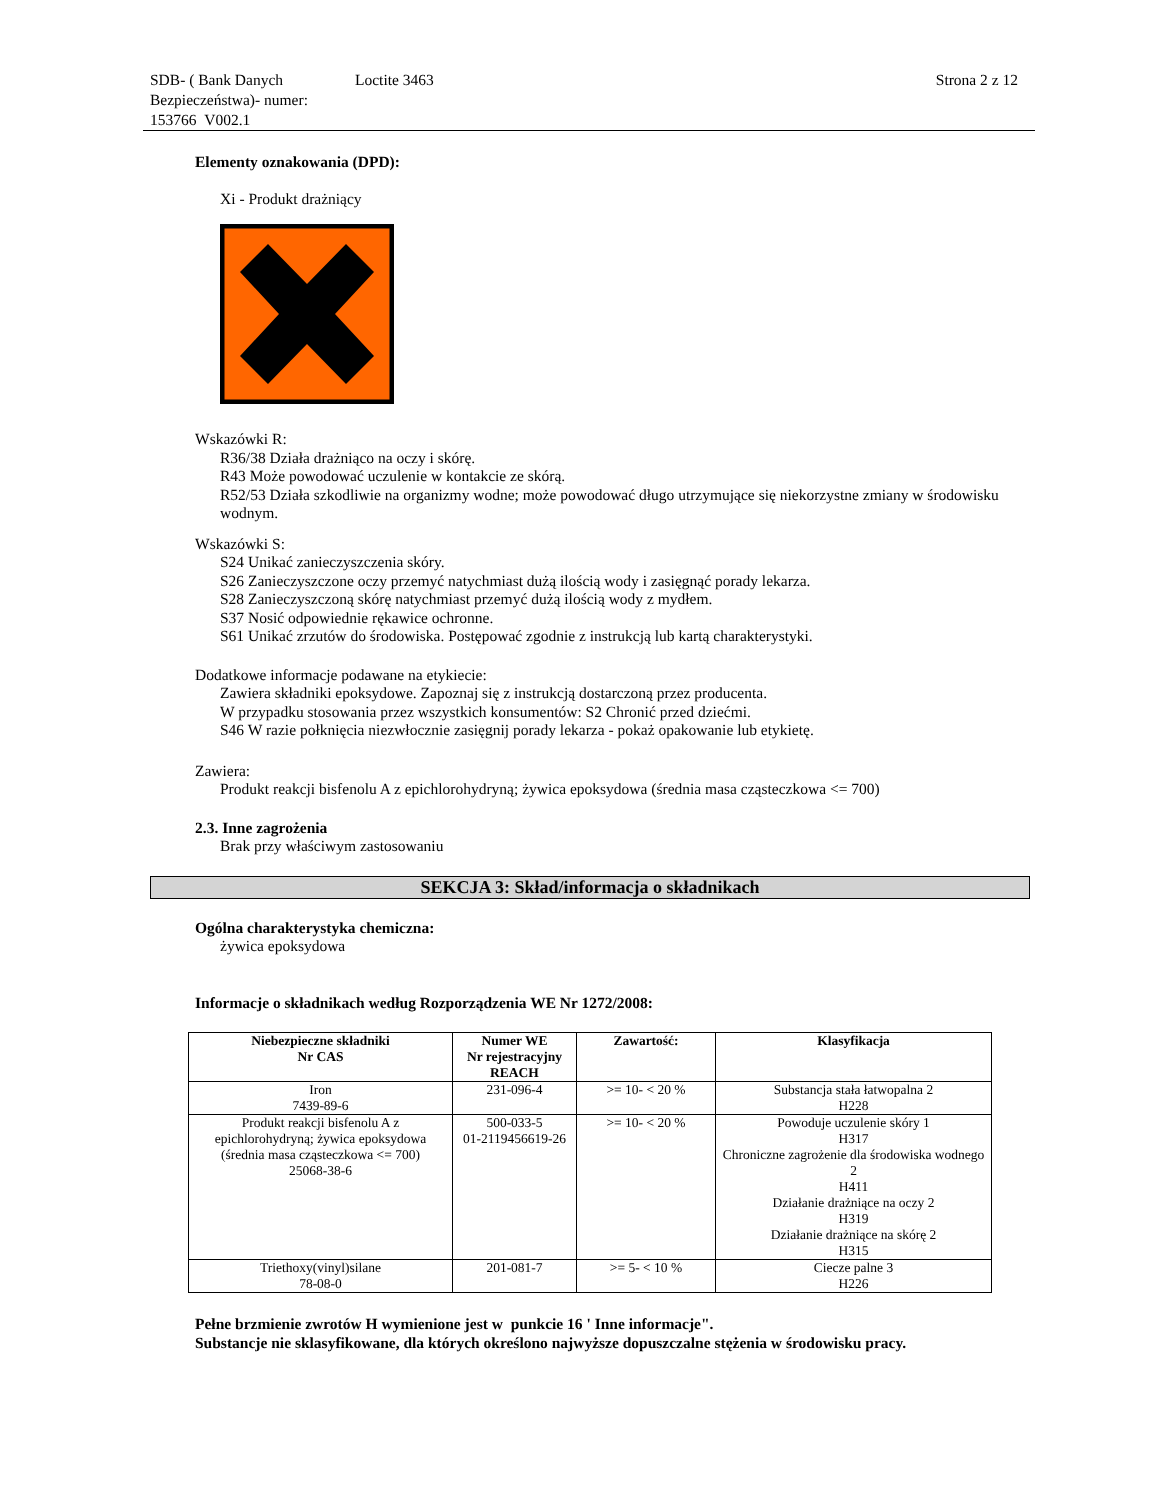SDB- ( Bank Danych Bezpieczeństwa)- numer: 153766 V002.1
Loctite 3463 Strona 2 z 12
Elementy oznakowania (DPD):
Xi - Produkt drażniący
Wskazówki R:
R36/38 Działa drażniąco na oczy i skórę.
R43 Może powodować uczulenie w kontakcie ze skórą.
R52/53 Działa szkodliwie na organizmy wodne; może powodować długo utrzymujące się niekorzystne zmiany w środowisku wodnym.
Wskazówki S:
S24 Unikać zanieczyszczenia skóry.
S26 Zanieczyszczone oczy przemyć natychmiast dużą ilością wody i zasięgnąć porady lekarza.
S28 Zanieczyszczoną skórę natychmiast przemyć dużą ilością wody z mydłem.
S37 Nosić odpowiednie rękawice ochronne.
S61 Unikać zrzutów do środowiska. Postępować zgodnie z instrukcją lub kartą charakterystyki.
Dodatkowe informacje podawane na etykiecie:
Zawiera składniki epoksydowe. Zapoznaj się z instrukcją dostarczoną przez producenta.
W przypadku stosowania przez wszystkich konsumentów: S2 Chronić przed dziećmi.
S46 W razie połknięcia niezwłocznie zasięgnij porady lekarza - pokaż opakowanie lub etykietę.
Zawiera:
Produkt reakcji bisfenolu A z epichlorohydryną; żywica epoksydowa (średnia masa cząsteczkowa <= 700)
2.3. Inne zagrożenia
Brak przy właściwym zastosowaniu
SEKCJA 3: Skład/informacja o składnikach
Ogólna charakterystyka chemiczna:
żywica epoksydowa
Informacje o składnikach według Rozporządzenia WE Nr 1272/2008:
| Niebezpieczne składniki Nr CAS | Numer WE Nr rejestracyjny REACH | Zawartość: | Klasyfikacja |
| --- | --- | --- | --- |
| Iron 7439-89-6 | 231-096-4 | >= 10- < 20 % | Substancja stała łatwopalna 2 H228 |
| Produkt reakcji bisfenolu A z epichlorohydryną; żywica epoksydowa (średnia masa cząsteczkowa <= 700) 25068-38-6 | 500-033-5 01-2119456619-26 | >= 10- < 20 % | Powoduje uczulenie skóry 1 H317 Chroniczne zagrożenie dla środowiska wodnego 2 H411 Działanie drażniące na oczy 2 H319 Działanie drażniące na skórę 2 H315 |
| Triethoxy(vinyl)silane 78-08-0 | 201-081-7 | >= 5- < 10 % | Ciecze palne 3 H226 |
Pełne brzmienie zwrotów H wymienione jest w punkcie 16 ' Inne informacje".
Substancje nie sklasyfikowane, dla których określono najwyższe dopuszczalne stężenia w środowisku pracy.